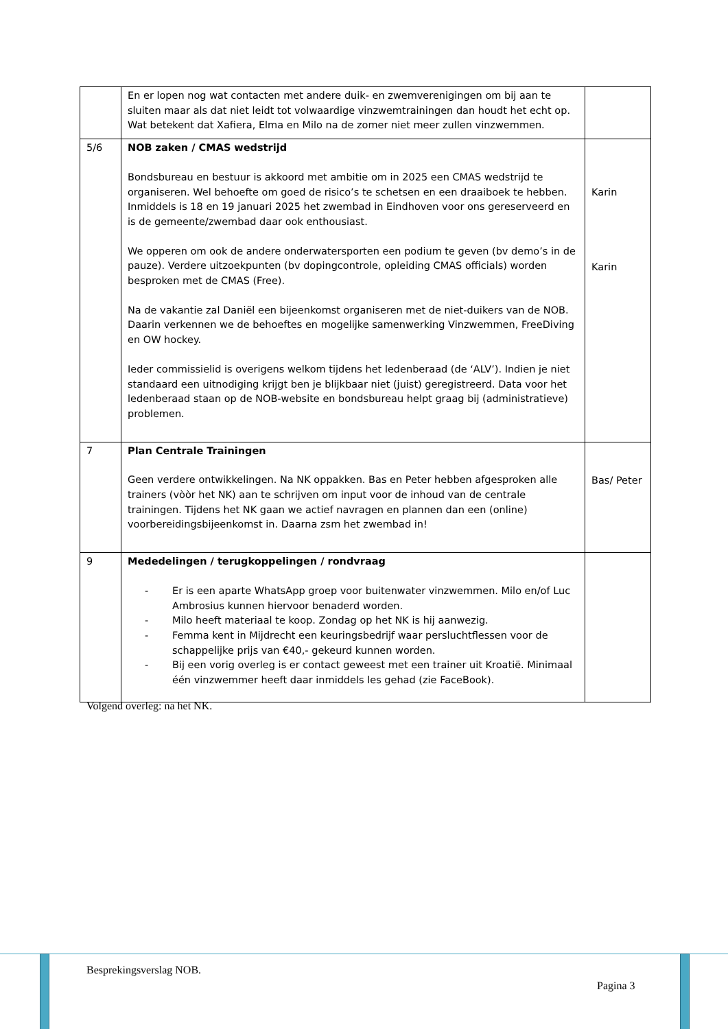| | En er lopen nog wat contacten met andere duik- en zwemverenigingen om bij aan te sluiten maar als dat niet leidt tot volwaardige vinzwemtrainingen dan houdt het echt op. Wat betekent dat Xafiera, Elma en Milo na de zomer niet meer zullen vinzwemmen. | |
| 5/6 | NOB zaken / CMAS wedstrijd Bondsbureau en bestuur is akkoord met ambitie om in 2025 een CMAS wedstrijd te organiseren. Wel behoefte om goed de risico’s te schetsen en een draaiboek te hebben. Inmiddels is 18 en 19 januari 2025 het zwembad in Eindhoven voor ons gereserveerd en is de gemeente/zwembad daar ook enthousiast. We opperen om ook de andere onderwatersporten een podium te geven (bv demo’s in de pauze). Verdere uitzoekpunten (bv dopingcontrole, opleiding CMAS officials) worden besproken met de CMAS (Free). Na de vakantie zal Daniël een bijeenkomst organiseren met de niet-duikers van de NOB. Daarin verkennen we de behoeftes en mogelijke samenwerking Vinzwemmen, FreeDiving en OW hockey. Ieder commissielid is overigens welkom tijdens het ledenberaad (de ‘ALV’). Indien je niet standaard een uitnodiging krijgt ben je blijkbaar niet (juist) geregistreerd. Data voor het ledenberaad staan op de NOB-website en bondsbureau helpt graag bij (administratieve) problemen. | Karin Karin |
| 7 | Plan Centrale Trainingen Geen verdere ontwikkelingen. Na NK oppakken. Bas en Peter hebben afgesproken alle trainers (vòòr het NK) aan te schrijven om input voor de inhoud van de centrale trainingen. Tijdens het NK gaan we actief navragen en plannen dan een (online) voorbereidingsbijeenkomst in. Daarna zsm het zwembad in! | Bas/ Peter |
| 9 | Mededelingen / terugkoppelingen / rondvraag - Er is een aparte WhatsApp groep voor buitenwater vinzwemmen. Milo en/of Luc Ambrosius kunnen hiervoor benaderd worden. - Milo heeft materiaal te koop. Zondag op het NK is hij aanwezig. - Femma kent in Mijdrecht een keuringsbedrijf waar persluchtflessen voor de schappelijke prijs van €40,- gekeurd kunnen worden. - Bij een vorig overleg is er contact geweest met een trainer uit Kroatië. Minimaal één vinzwemmer heeft daar inmiddels les gehad (zie FaceBook). | |
Volgend overleg: na het NK.
Besprekingsverslag NOB.
Pagina 3